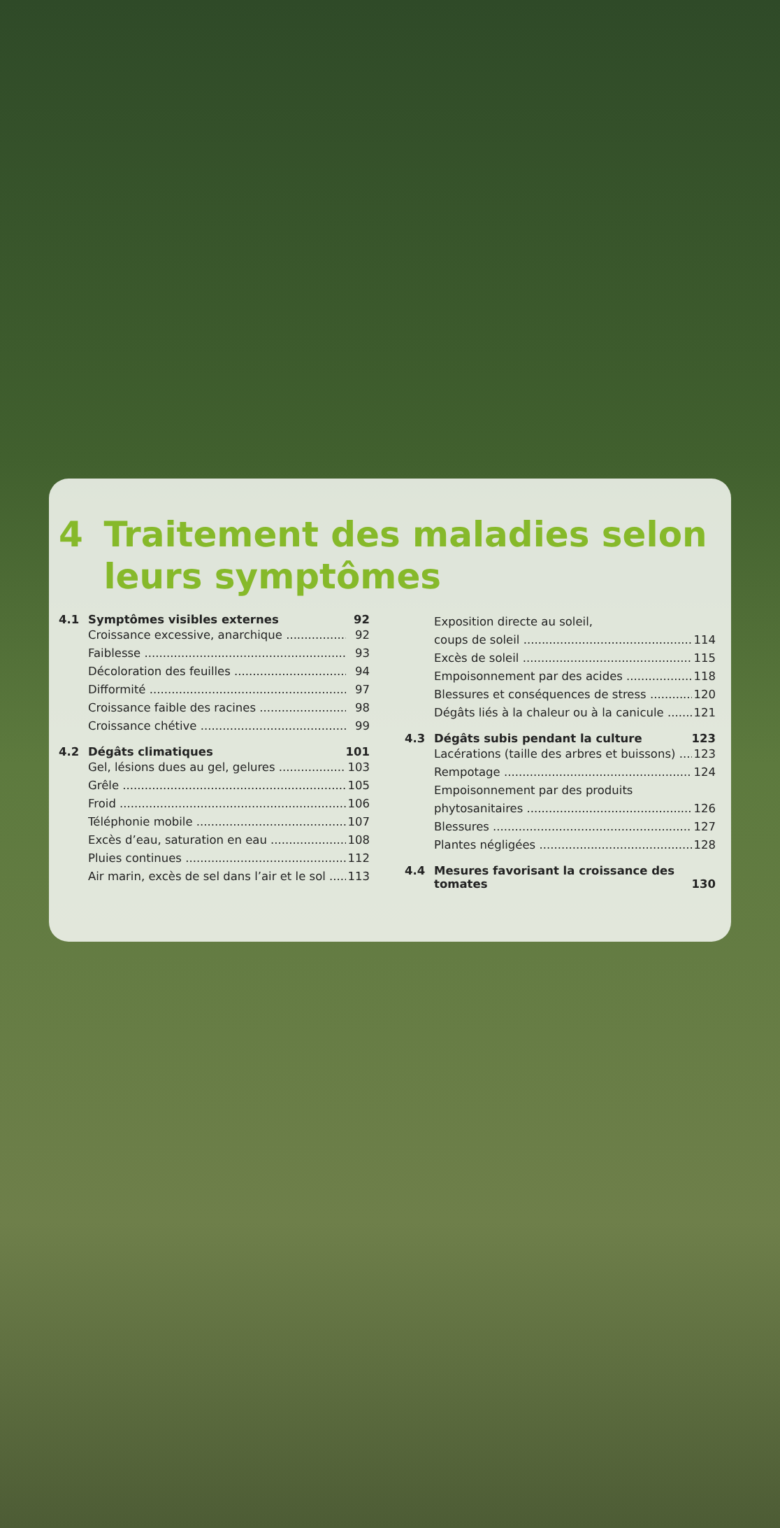4 Traitement des maladies selon leurs symptômes
4.1 Symptômes visibles externes 92
Croissance excessive, anarchique 92
Faiblesse 93
Décoloration des feuilles 94
Difformité 97
Croissance faible des racines 98
Croissance chétive 99
4.2 Dégâts climatiques 101
Gel, lésions dues au gel, gelures 103
Grêle 105
Froid 106
Téléphonie mobile 107
Excès d’eau, saturation en eau 108
Pluies continues 112
Air marin, excès de sel dans l’air et le sol 113
Exposition directe au soleil,
coups de soleil 114
Excès de soleil 115
Empoisonnement par des acides 118
Blessures et conséquences de stress 120
Dégâts liés à la chaleur ou à la canicule 121
4.3 Dégâts subis pendant la culture 123
Lacérations (taille des arbres et buissons) 123
Rempotage 124
Empoisonnement par des produits
phytosanitaires 126
Blessures 127
Plantes négligées 128
4.4 Mesures favorisant la croissance des tomates 130